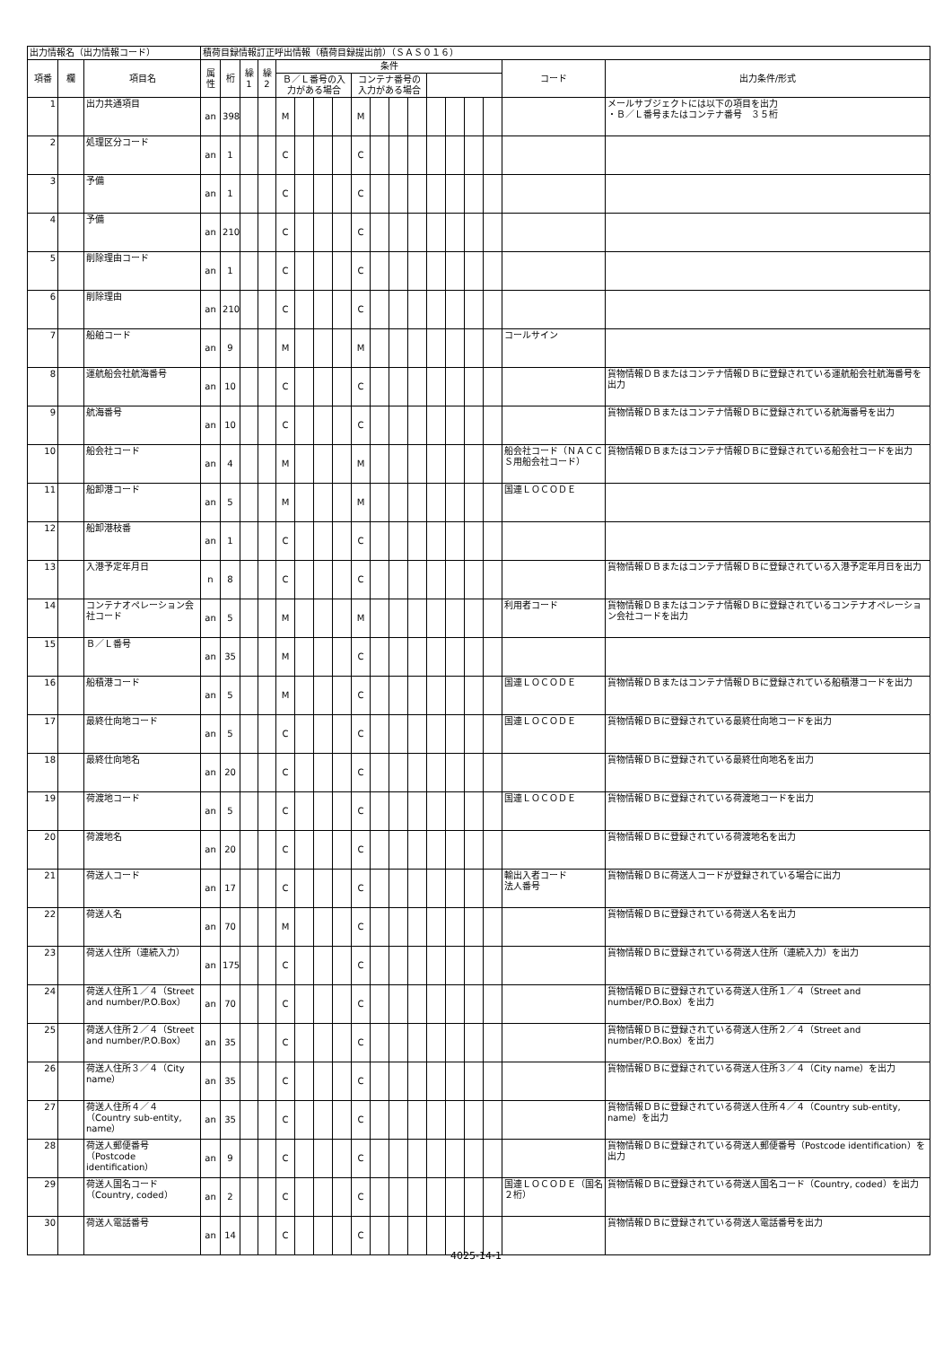| 出力情報名（出力情報コード） | | | 積荷目録情報訂正呼出情報（積荷目録提出前）（ＳＡＳ０１６） | | | | | | | | | | | | | | | | | |
| 項番 | 欄 | 項目名 | 属性 | 桁 | 繰1 | 繰2 | 条件 | | | | | | | | | | | | コード | 出力条件/形式 |
| | | | | | | | Ｂ／Ｌ番号の入力がある場合 | | | | コンテナ番号の入力がある場合 | | | | | | | | | |
| 1 | | 出力共通項目 | an | 398 | | | M | | | | M | | | | | | | | | メールサブジェクトには以下の項目を出力 ・Ｂ／Ｌ番号またはコンテナ番号 ３５桁 |
| 2 | | 処理区分コード | an | 1 | | | C | | | | C | | | | | | | | | |
| 3 | | 予備 | an | 1 | | | C | | | | C | | | | | | | | | |
| 4 | | 予備 | an | 210 | | | C | | | | C | | | | | | | | | |
| 5 | | 削除理由コード | an | 1 | | | C | | | | C | | | | | | | | | |
| 6 | | 削除理由 | an | 210 | | | C | | | | C | | | | | | | | | |
| 7 | | 船舶コード | an | 9 | | | M | | | | M | | | | | | | | コールサイン | |
| 8 | | 運航船会社航海番号 | an | 10 | | | C | | | | C | | | | | | | | | 貨物情報ＤＢまたはコンテナ情報ＤＢに登録されている運航船会社航海番号を出力 |
| 9 | | 航海番号 | an | 10 | | | C | | | | C | | | | | | | | | 貨物情報ＤＢまたはコンテナ情報ＤＢに登録されている航海番号を出力 |
| 10 | | 船会社コード | an | 4 | | | M | | | | M | | | | | | | | 船会社コード（ＮＡＣＣＳ用船会社コード） | 貨物情報ＤＢまたはコンテナ情報ＤＢに登録されている船会社コードを出力 |
| 11 | | 船卸港コード | an | 5 | | | M | | | | M | | | | | | | | 国連ＬＯＣＯＤＥ | |
| 12 | | 船卸港枝番 | an | 1 | | | C | | | | C | | | | | | | | | |
| 13 | | 入港予定年月日 | n | 8 | | | C | | | | C | | | | | | | | | 貨物情報ＤＢまたはコンテナ情報ＤＢに登録されている入港予定年月日を出力 |
| 14 | | コンテナオペレーション会社コード | an | 5 | | | M | | | | M | | | | | | | | 利用者コード | 貨物情報ＤＢまたはコンテナ情報ＤＢに登録されているコンテナオペレーション会社コードを出力 |
| 15 | | Ｂ／Ｌ番号 | an | 35 | | | M | | | | C | | | | | | | | | |
| 16 | | 船積港コード | an | 5 | | | M | | | | C | | | | | | | | 国連ＬＯＣＯＤＥ | 貨物情報ＤＢまたはコンテナ情報ＤＢに登録されている船積港コードを出力 |
| 17 | | 最終仕向地コード | an | 5 | | | C | | | | C | | | | | | | | 国連ＬＯＣＯＤＥ | 貨物情報ＤＢに登録されている最終仕向地コードを出力 |
| 18 | | 最終仕向地名 | an | 20 | | | C | | | | C | | | | | | | | | 貨物情報ＤＢに登録されている最終仕向地名を出力 |
| 19 | | 荷渡地コード | an | 5 | | | C | | | | C | | | | | | | | 国連ＬＯＣＯＤＥ | 貨物情報ＤＢに登録されている荷渡地コードを出力 |
| 20 | | 荷渡地名 | an | 20 | | | C | | | | C | | | | | | | | | 貨物情報ＤＢに登録されている荷渡地名を出力 |
| 21 | | 荷送人コード | an | 17 | | | C | | | | C | | | | | | | | 輸出入者コード 法人番号 | 貨物情報ＤＢに荷送人コードが登録されている場合に出力 |
| 22 | | 荷送人名 | an | 70 | | | M | | | | C | | | | | | | | | 貨物情報ＤＢに登録されている荷送人名を出力 |
| 23 | | 荷送人住所（連続入力） | an | 175 | | | C | | | | C | | | | | | | | | 貨物情報ＤＢに登録されている荷送人住所（連続入力）を出力 |
| 24 | | 荷送人住所１／４（Street and number/P.O.Box） | an | 70 | | | C | | | | C | | | | | | | | | 貨物情報ＤＢに登録されている荷送人住所１／４（Street and number/P.O.Box）を出力 |
| 25 | | 荷送人住所２／４（Street and number/P.O.Box） | an | 35 | | | C | | | | C | | | | | | | | | 貨物情報ＤＢに登録されている荷送人住所２／４（Street and number/P.O.Box）を出力 |
| 26 | | 荷送人住所３／４（City name） | an | 35 | | | C | | | | C | | | | | | | | | 貨物情報ＤＢに登録されている荷送人住所３／４（City name）を出力 |
| 27 | | 荷送人住所４／４（Country sub-entity, name） | an | 35 | | | C | | | | C | | | | | | | | | 貨物情報ＤＢに登録されている荷送人住所４／４（Country sub-entity, name）を出力 |
| 28 | | 荷送人郵便番号（Postcode identification） | an | 9 | | | C | | | | C | | | | | | | | | 貨物情報ＤＢに登録されている荷送人郵便番号（Postcode identification）を出力 |
| 29 | | 荷送人国名コード（Country, coded） | an | 2 | | | C | | | | C | | | | | | | | 国連ＬＯＣＯＤＥ（国名２桁） | 貨物情報ＤＢに登録されている荷送人国名コード（Country, coded）を出力 |
| 30 | | 荷送人電話番号 | an | 14 | | | C | | | | C | | | | | | | | | 貨物情報ＤＢに登録されている荷送人電話番号を出力 |
4025-14-1